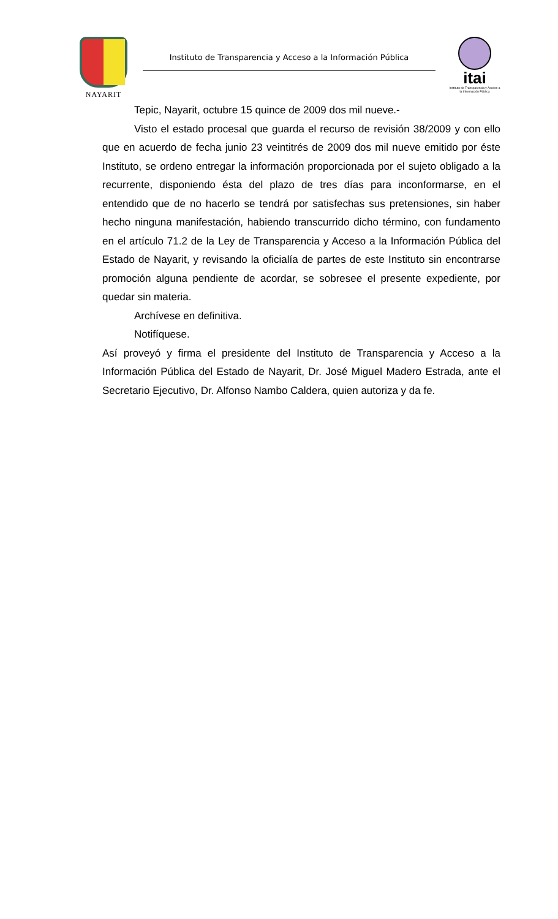NAYARIT
Instituto de Transparencia y Acceso a la Información Pública
itai
Instituto de Transparencia y Acceso a la Información Pública
Tepic, Nayarit, octubre 15 quince de 2009 dos mil nueve.-
Visto el estado procesal que guarda el recurso de revisión 38/2009 y con ello que en acuerdo de fecha junio 23 veintitrés de 2009 dos mil nueve emitido por éste Instituto, se ordeno entregar la información proporcionada por el sujeto obligado a la recurrente, disponiendo ésta del plazo de tres días para inconformarse, en el entendido que de no hacerlo se tendrá por satisfechas sus pretensiones, sin haber hecho ninguna manifestación, habiendo transcurrido dicho término, con fundamento en el artículo 71.2 de la Ley de Transparencia y Acceso a la Información Pública del Estado de Nayarit, y revisando la oficialía de partes de este Instituto sin encontrarse promoción alguna pendiente de acordar, se sobresee el presente expediente, por quedar sin materia.
Archívese en definitiva.
Notifíquese.
Así proveyó y firma el presidente del Instituto de Transparencia y Acceso a la Información Pública del Estado de Nayarit, Dr. José Miguel Madero Estrada, ante el Secretario Ejecutivo, Dr. Alfonso Nambo Caldera, quien autoriza y da fe.